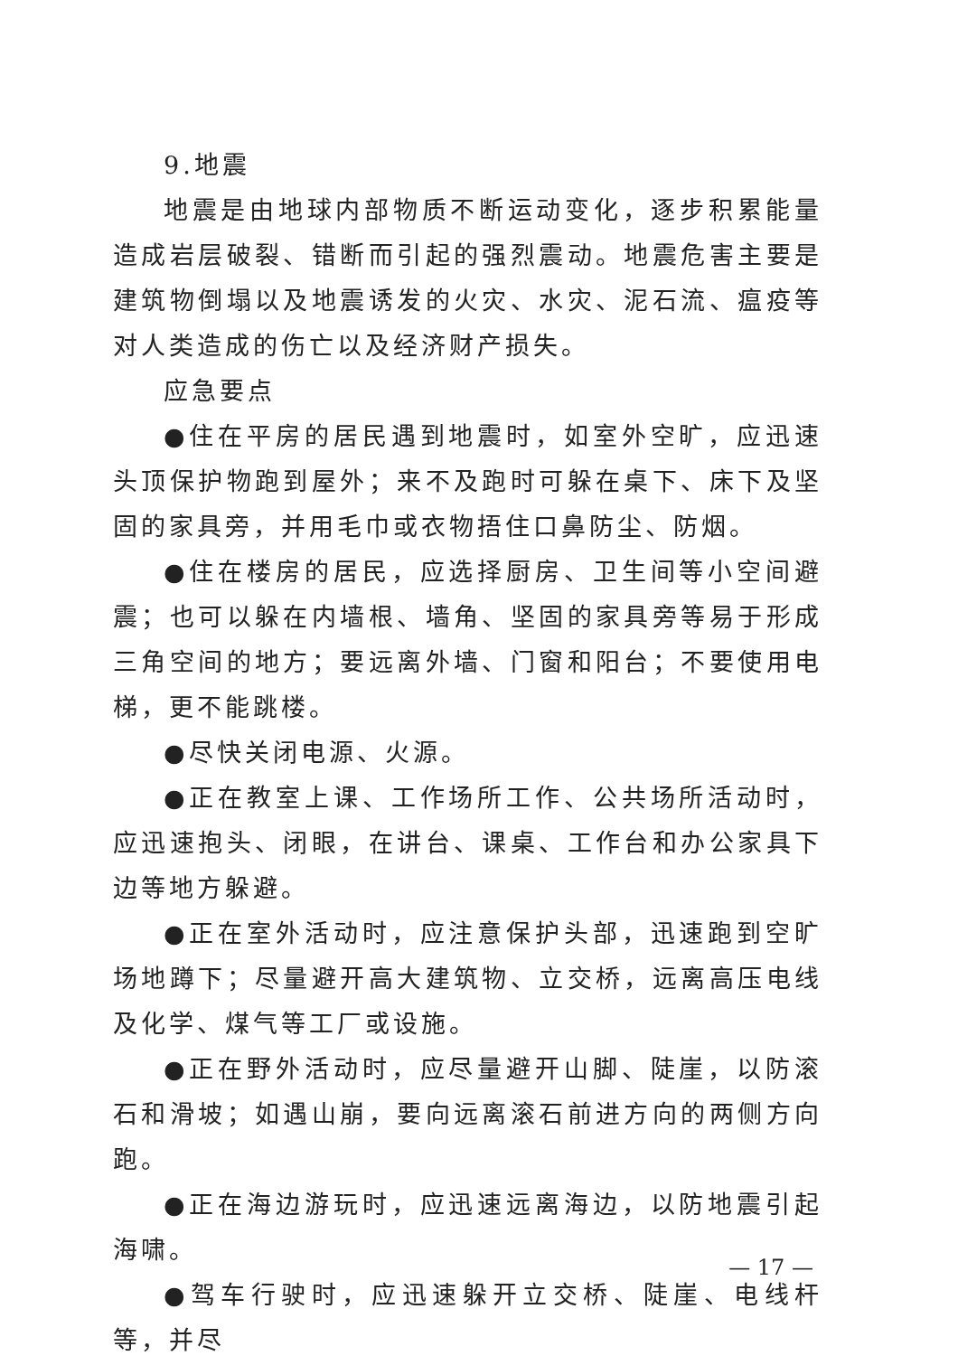9.地震
地震是由地球内部物质不断运动变化，逐步积累能量造成岩层破裂、错断而引起的强烈震动。地震危害主要是建筑物倒塌以及地震诱发的火灾、水灾、泥石流、瘟疫等对人类造成的伤亡以及经济财产损失。
应急要点
●住在平房的居民遇到地震时，如室外空旷，应迅速头顶保护物跑到屋外；来不及跑时可躲在桌下、床下及坚固的家具旁，并用毛巾或衣物捂住口鼻防尘、防烟。
●住在楼房的居民，应选择厨房、卫生间等小空间避震；也可以躲在内墙根、墙角、坚固的家具旁等易于形成三角空间的地方；要远离外墙、门窗和阳台；不要使用电梯，更不能跳楼。
●尽快关闭电源、火源。
●正在教室上课、工作场所工作、公共场所活动时，应迅速抱头、闭眼，在讲台、课桌、工作台和办公家具下边等地方躲避。
●正在室外活动时，应注意保护头部，迅速跑到空旷场地蹲下；尽量避开高大建筑物、立交桥，远离高压电线及化学、煤气等工厂或设施。
●正在野外活动时，应尽量避开山脚、陡崖，以防滚石和滑坡；如遇山崩，要向远离滚石前进方向的两侧方向跑。
●正在海边游玩时，应迅速远离海边，以防地震引起海啸。
●驾车行驶时，应迅速躲开立交桥、陡崖、电线杆等，并尽
— 17 —